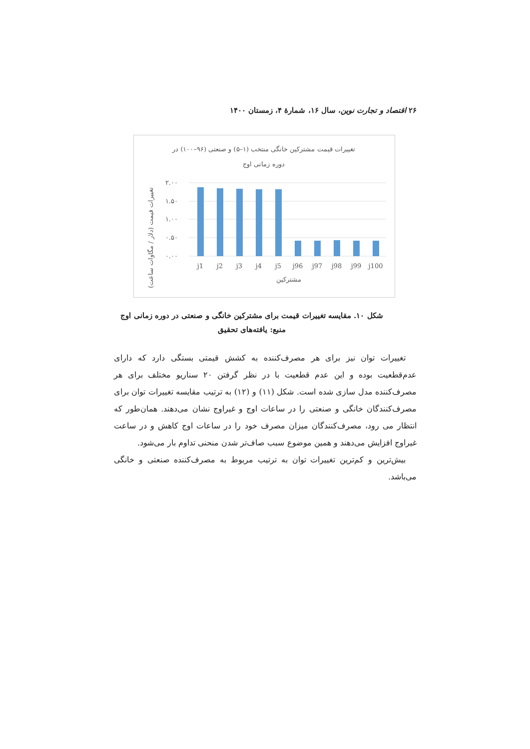۲۶ اقتصاد و تجارت نوین، سال ۱۶، شمارهٔ ۴، زمستان ۱۴۰۰
تغییرات قیمت مشترکین خانگی منتخب (۱–۵) و صنعتی (۹۶–۱۰۰) در
دوره زمانی اوج
۲.۰۰
۱.۵۰
۱.۰۰
۰.۵۰
۰.۰۰
j1
j2
j3
j4
j5
j96
j97
j98
j99
j100
مشترکین
تغییرات قیمت (دلار / مگاوات ساعت)
شکل ۱۰. مقایسه تغییرات قیمت برای مشترکین خانگی و صنعتی در دوره زمانی اوج
منبع: یافته‌های تحقیق
تغییرات توان نیز برای هر مصرف‌کننده به کشش قیمتی بستگی دارد که دارای عدم‌قطعیت بوده و این عدم قطعیت با در نظر گرفتن ۲۰ سناریو مختلف برای هر مصرف‌کننده مدل سازی شده است. شکل (۱۱) و (۱۲) به ترتیب مقایسه تغییرات توان برای مصرف‌کنندگان خانگی و صنعتی را در ساعات اوج و غیراوج نشان می‌دهند. همان‌طور که انتظار می رود، مصرف‌کنندگان میزان مصرف خود را در ساعات اوج کاهش و در ساعت غیراوج افزایش می‌دهند و همین موضوع سبب صاف‌تر شدن منحنی تداوم بار می‌شود.
بیش‌ترین و کم‌ترین تغییرات توان به ترتیب مربوط به مصرف‌کننده صنعتی و خانگی می‌باشد.